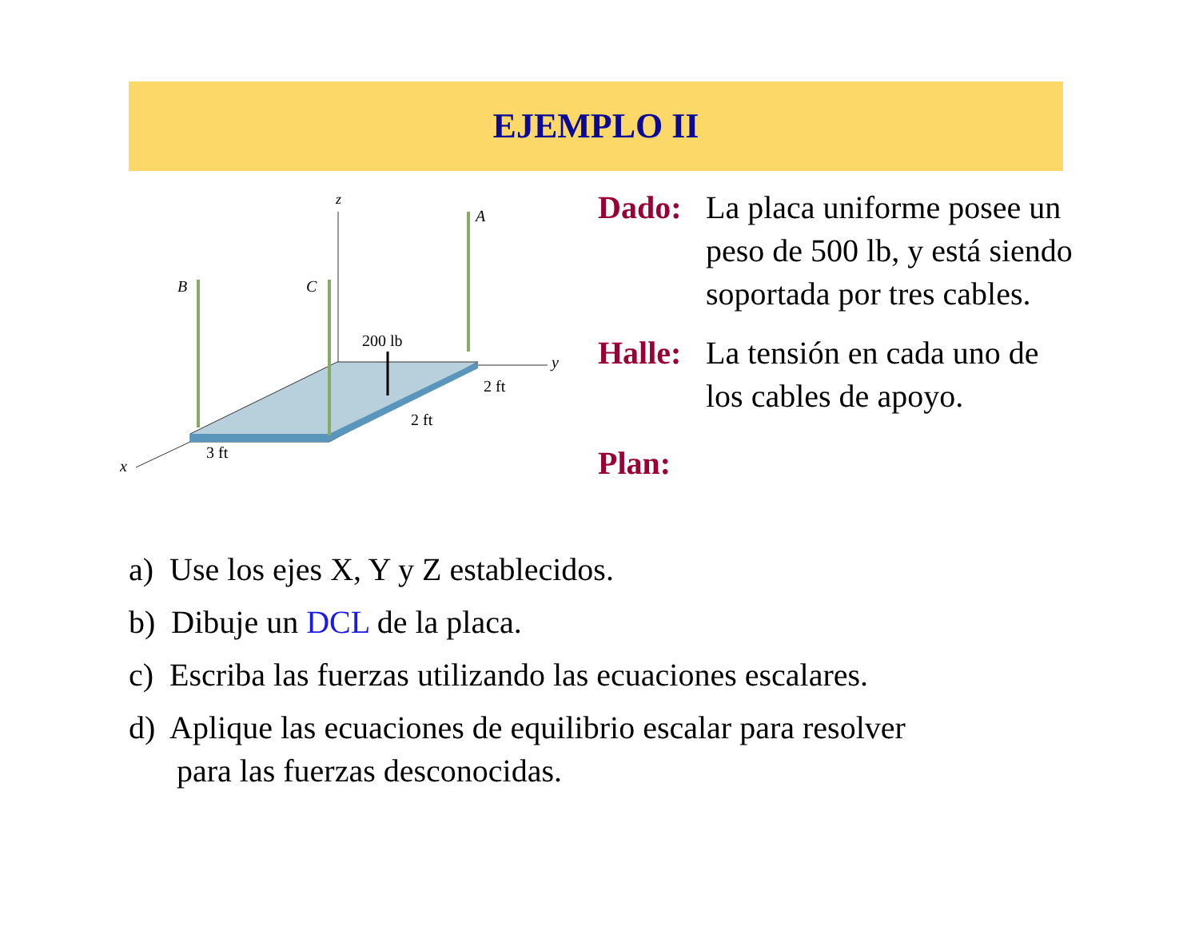EJEMPLO II
z
A
B
C
200 lb
y
2 ft
2 ft
3 ft
x
Dado: La placa uniforme posee un peso de 500 lb, y está siendo soportada por tres cables.
Halle:
La tensión en cada uno de los cables de apoyo.
Plan:
a) Use los ejes X, Y y Z establecidos.
b) Dibuje un DCL de la placa.
c) Escriba las fuerzas utilizando las ecuaciones escalares.
d) Aplique las ecuaciones de equilibrio escalar para resolver
para las fuerzas desconocidas.